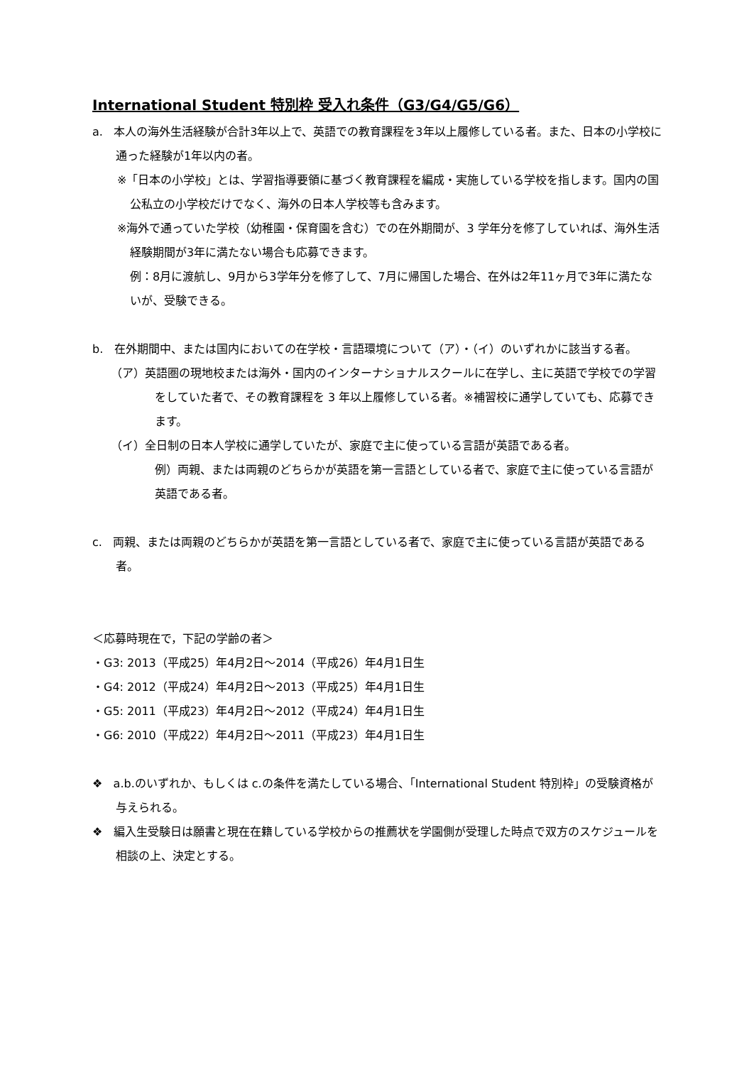International Student 特別枠 受入れ条件（G3/G4/G5/G6）
a. 本人の海外生活経験が合計3年以上で、英語での教育課程を3年以上履修している者。また、日本の小学校に通った経験が1年以内の者。
※「日本の小学校」とは、学習指導要領に基づく教育課程を編成・実施している学校を指します。国内の国公私立の小学校だけでなく、海外の日本人学校等も含みます。
※海外で通っていた学校（幼稚園・保育園を含む）での在外期間が、3 学年分を修了していれば、海外生活経験期間が3年に満たない場合も応募できます。
例：8月に渡航し、9月から3学年分を修了して、7月に帰国した場合、在外は2年11ヶ月で3年に満たないが、受験できる。
b. 在外期間中、または国内においての在学校・言語環境について（ア）・（イ）のいずれかに該当する者。
（ア）英語圏の現地校または海外・国内のインターナショナルスクールに在学し、主に英語で学校での学習をしていた者で、その教育課程を 3 年以上履修している者。※補習校に通学していても、応募できます。
（イ）全日制の日本人学校に通学していたが、家庭で主に使っている言語が英語である者。
例）両親、または両親のどちらかが英語を第一言語としている者で、家庭で主に使っている言語が英語である者。
c. 両親、または両親のどちらかが英語を第一言語としている者で、家庭で主に使っている言語が英語である者。
＜応募時現在で，下記の学齢の者＞
・G3: 2013（平成25）年4月2日～2014（平成26）年4月1日生
・G4: 2012（平成24）年4月2日～2013（平成25）年4月1日生
・G5: 2011（平成23）年4月2日～2012（平成24）年4月1日生
・G6: 2010（平成22）年4月2日～2011（平成23）年4月1日生
❖ a.b.のいずれか、もしくは c.の条件を満たしている場合、「International Student 特別枠」の受験資格が与えられる。
❖ 編入生受験日は願書と現在在籍している学校からの推薦状を学園側が受理した時点で双方のスケジュールを相談の上、決定とする。